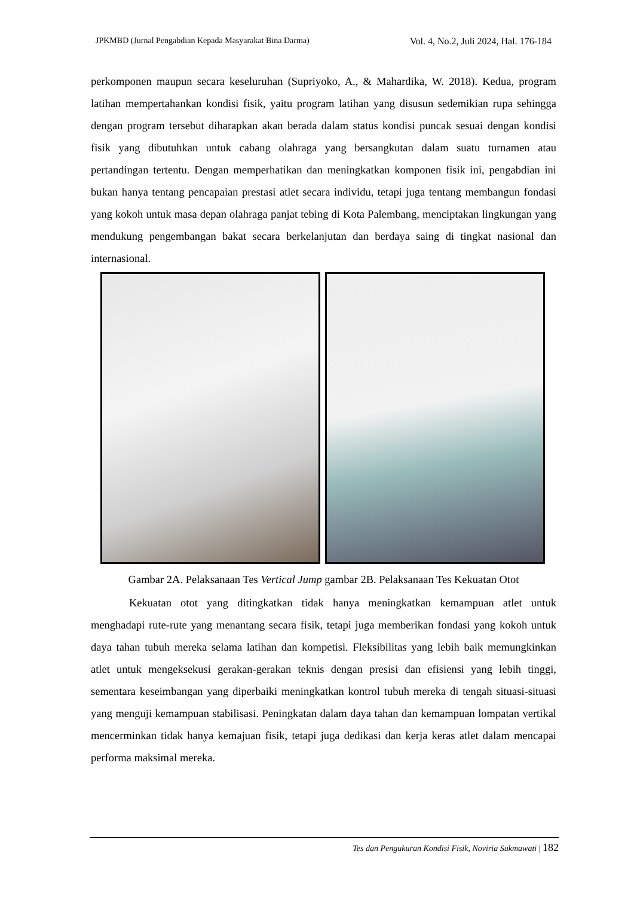JPKMBD (Jurnal Pengabdian Kepada Masyarakat Bina Darma) Vol. 4, No.2, Juli 2024, Hal. 176-184
perkomponen maupun secara keseluruhan (Supriyoko, A., & Mahardika, W. 2018). Kedua, program latihan mempertahankan kondisi fisik, yaitu program latihan yang disusun sedemikian rupa sehingga dengan program tersebut diharapkan akan berada dalam status kondisi puncak sesuai dengan kondisi fisik yang dibutuhkan untuk cabang olahraga yang bersangkutan dalam suatu turnamen atau pertandingan tertentu. Dengan memperhatikan dan meningkatkan komponen fisik ini, pengabdian ini bukan hanya tentang pencapaian prestasi atlet secara individu, tetapi juga tentang membangun fondasi yang kokoh untuk masa depan olahraga panjat tebing di Kota Palembang, menciptakan lingkungan yang mendukung pengembangan bakat secara berkelanjutan dan berdaya saing di tingkat nasional dan internasional.
Gambar 2A. Pelaksanaan Tes Vertical Jump gambar 2B. Pelaksanaan Tes Kekuatan Otot
Kekuatan otot yang ditingkatkan tidak hanya meningkatkan kemampuan atlet untuk menghadapi rute-rute yang menantang secara fisik, tetapi juga memberikan fondasi yang kokoh untuk daya tahan tubuh mereka selama latihan dan kompetisi. Fleksibilitas yang lebih baik memungkinkan atlet untuk mengeksekusi gerakan-gerakan teknis dengan presisi dan efisiensi yang lebih tinggi, sementara keseimbangan yang diperbaiki meningkatkan kontrol tubuh mereka di tengah situasi-situasi yang menguji kemampuan stabilisasi. Peningkatan dalam daya tahan dan kemampuan lompatan vertikal mencerminkan tidak hanya kemajuan fisik, tetapi juga dedikasi dan kerja keras atlet dalam mencapai performa maksimal mereka.
Tes dan Pengukuran Kondisi Fisik, Noviria Sukmawati | 182